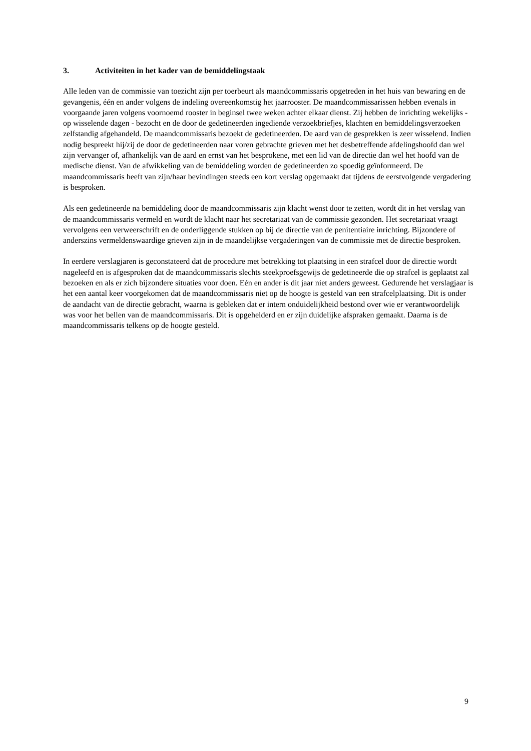3. Activiteiten in het kader van de bemiddelingstaak
Alle leden van de commissie van toezicht zijn per toerbeurt als maandcommissaris opgetreden in het huis van bewaring en de gevangenis, één en ander volgens de indeling overeenkomstig het jaarrooster. De maandcommissarissen hebben evenals in voorgaande jaren volgens voornoemd rooster in beginsel twee weken achter elkaar dienst. Zij hebben de inrichting wekelijks - op wisselende dagen - bezocht en de door de gedetineerden ingediende verzoekbriefjes, klachten en bemiddelingsverzoeken zelfstandig afgehandeld. De maandcommissaris bezoekt de gedetineerden. De aard van de gesprekken is zeer wisselend. Indien nodig bespreekt hij/zij de door de gedetineerden naar voren gebrachte grieven met het desbetreffende afdelingshoofd dan wel zijn vervanger of, afhankelijk van de aard en ernst van het besprokene, met een lid van de directie dan wel het hoofd van de medische dienst. Van de afwikkeling van de bemiddeling worden de gedetineerden zo spoedig geïnformeerd. De maandcommissaris heeft van zijn/haar bevindingen steeds een kort verslag opgemaakt dat tijdens de eerstvolgende vergadering is besproken.
Als een gedetineerde na bemiddeling door de maandcommissaris zijn klacht wenst door te zetten, wordt dit in het verslag van de maandcommissaris vermeld en wordt de klacht naar het secretariaat van de commissie gezonden. Het secretariaat vraagt vervolgens een verweerschrift en de onderliggende stukken op bij de directie van de penitentiaire inrichting. Bijzondere of anderszins vermeldenswaardige grieven zijn in de maandelijkse vergaderingen van de commissie met de directie besproken.
In eerdere verslagjaren is geconstateerd dat de procedure met betrekking tot plaatsing in een strafcel door de directie wordt nageleefd en is afgesproken dat de maandcommissaris slechts steekproefsgewijs de gedetineerde die op strafcel is geplaatst zal bezoeken en als er zich bijzondere situaties voor doen. Eén en ander is dit jaar niet anders geweest. Gedurende het verslagjaar is het een aantal keer voorgekomen dat de maandcommissaris niet op de hoogte is gesteld van een strafcelplaatsing. Dit is onder de aandacht van de directie gebracht, waarna is gebleken dat er intern onduidelijkheid bestond over wie er verantwoordelijk was voor het bellen van de maandcommissaris. Dit is opgehelderd en er zijn duidelijke afspraken gemaakt. Daarna is de maandcommissaris telkens op de hoogte gesteld.
9